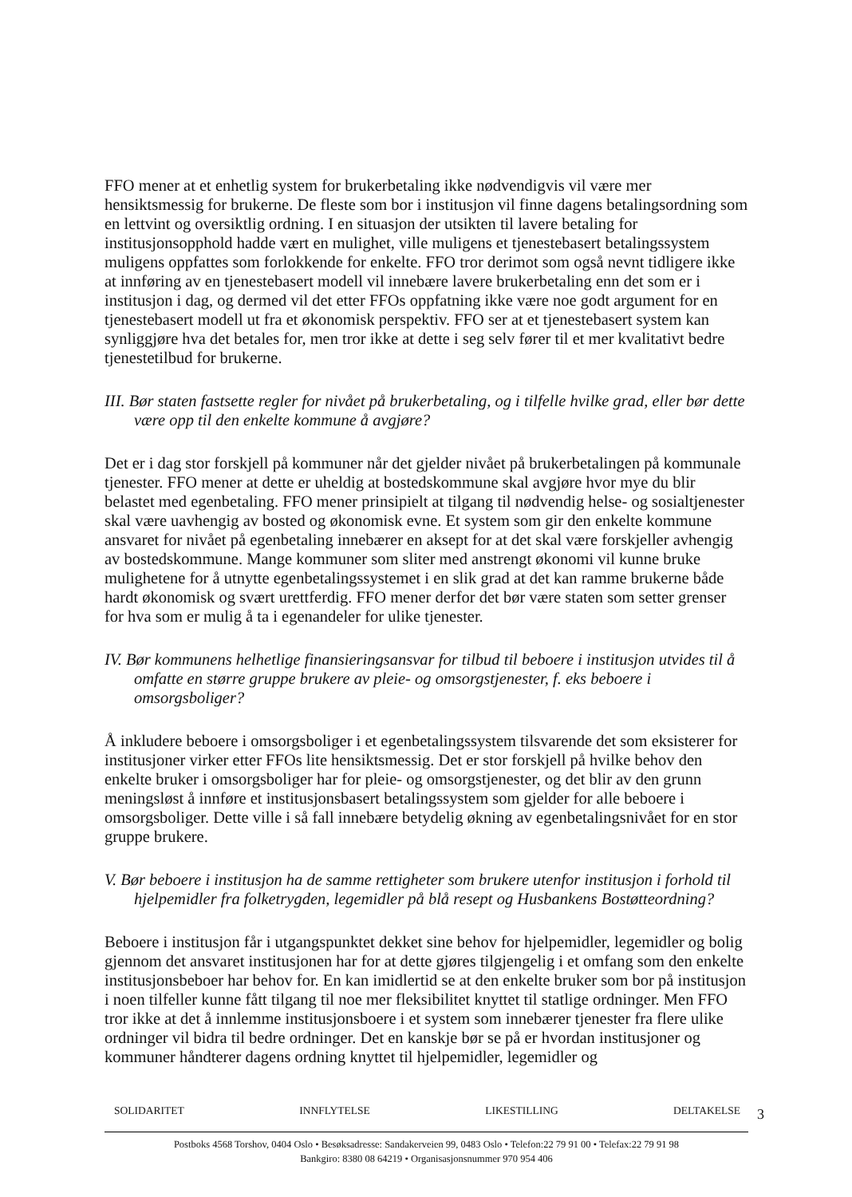FFO mener at et enhetlig system for brukerbetaling ikke nødvendigvis vil være mer hensiktsmessig for brukerne. De fleste som bor i institusjon vil finne dagens betalingsordning som en lettvint og oversiktlig ordning. I en situasjon der utsikten til lavere betaling for institusjonsopphold hadde vært en mulighet, ville muligens et tjenestebasert betalingssystem muligens oppfattes som forlokkende for enkelte. FFO tror derimot som også nevnt tidligere ikke at innføring av en tjenestebasert modell vil innebære lavere brukerbetaling enn det som er i institusjon i dag, og dermed vil det etter FFOs oppfatning ikke være noe godt argument for en tjenestebasert modell ut fra et økonomisk perspektiv. FFO ser at et tjenestebasert system kan synliggjøre hva det betales for, men tror ikke at dette i seg selv fører til et mer kvalitativt bedre tjenestetilbud for brukerne.
III. Bør staten fastsette regler for nivået på brukerbetaling, og i tilfelle hvilke grad, eller bør dette være opp til den enkelte kommune å avgjøre?
Det er i dag stor forskjell på kommuner når det gjelder nivået på brukerbetalingen på kommunale tjenester. FFO mener at dette er uheldig at bostedskommune skal avgjøre hvor mye du blir belastet med egenbetaling. FFO mener prinsipielt at tilgang til nødvendig helse- og sosialtjenester skal være uavhengig av bosted og økonomisk evne. Et system som gir den enkelte kommune ansvaret for nivået på egenbetaling innebærer en aksept for at det skal være forskjeller avhengig av bostedskommune. Mange kommuner som sliter med anstrengt økonomi vil kunne bruke mulighetene for å utnytte egenbetalingssystemet i en slik grad at det kan ramme brukerne både hardt økonomisk og svært urettferdig. FFO mener derfor det bør være staten som setter grenser for hva som er mulig å ta i egenandeler for ulike tjenester.
IV. Bør kommunens helhetlige finansieringsansvar for tilbud til beboere i institusjon utvides til å omfatte en større gruppe brukere av pleie- og omsorgstjenester, f. eks beboere i omsorgsboliger?
Å inkludere beboere i omsorgsboliger i et egenbetalingssystem tilsvarende det som eksisterer for institusjoner virker etter FFOs lite hensiktsmessig. Det er stor forskjell på hvilke behov den enkelte bruker i omsorgsboliger har for pleie- og omsorgstjenester, og det blir av den grunn meningsløst å innføre et institusjonsbasert betalingssystem som gjelder for alle beboere i omsorgsboliger. Dette ville i så fall innebære betydelig økning av egenbetalingsnivået for en stor gruppe brukere.
V. Bør beboere i institusjon ha de samme rettigheter som brukere utenfor institusjon i forhold til hjelpemidler fra folketrygden, legemidler på blå resept og Husbankens Bostøtteordning?
Beboere i institusjon får i utgangspunktet dekket sine behov for hjelpemidler, legemidler og bolig gjennom det ansvaret institusjonen har for at dette gjøres tilgjengelig i et omfang som den enkelte institusjonsbeboer har behov for. En kan imidlertid se at den enkelte bruker som bor på institusjon i noen tilfeller kunne fått tilgang til noe mer fleksibilitet knyttet til statlige ordninger. Men FFO tror ikke at det å innlemme institusjonsboere i et system som innebærer tjenester fra flere ulike ordninger vil bidra til bedre ordninger. Det en kanskje bør se på er hvordan institusjoner og kommuner håndterer dagens ordning knyttet til hjelpemidler, legemidler og
SOLIDARITET INNFLYTELSE LIKESTILLING DELTAKELSE
3
Postboks 4568 Torshov, 0404 Oslo • Besøksadresse: Sandakerveien 99, 0483 Oslo • Telefon:22 79 91 00 • Telefax:22 79 91 98
Bankgiro: 8380 08 64219 • Organisasjonsnummer 970 954 406